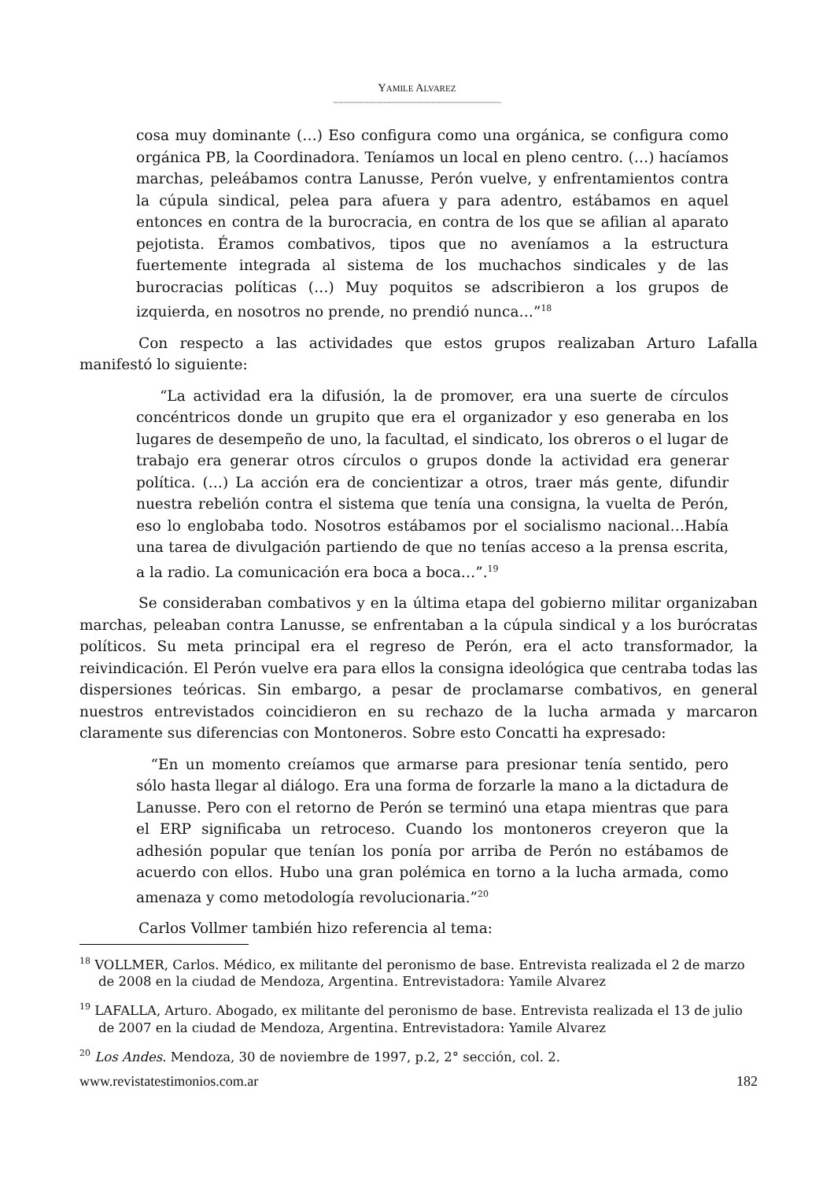YAMILE ALVAREZ
--------------------------------------------------------------------------------
cosa muy dominante (…) Eso configura como una orgánica, se configura como orgánica PB, la Coordinadora. Teníamos un local en pleno centro. (…) hacíamos marchas, peleábamos contra Lanusse, Perón vuelve, y enfrentamientos contra la cúpula sindical, pelea para afuera y para adentro, estábamos en aquel entonces en contra de la burocracia, en contra de los que se afilian al aparato pejotista. Éramos combativos, tipos que no aveníamos a la estructura fuertemente integrada al sistema de los muchachos sindicales y de las burocracias políticas (…) Muy poquitos se adscribieron a los grupos de izquierda, en nosotros no prende, no prendió nunca…”<sup>18</sup>
Con respecto a las actividades que estos grupos realizaban Arturo Lafalla manifestó lo siguiente:
“La actividad era la difusión, la de promover, era una suerte de círculos concéntricos donde un grupito que era el organizador y eso generaba en los lugares de desempeño de uno, la facultad, el sindicato, los obreros o el lugar de trabajo era generar otros círculos o grupos donde la actividad era generar política. (…) La acción era de concientizar a otros, traer más gente, difundir nuestra rebelión contra el sistema que tenía una consigna, la vuelta de Perón, eso lo englobaba todo. Nosotros estábamos por el socialismo nacional…Había una tarea de divulgación partiendo de que no tenías acceso a la prensa escrita, a la radio. La comunicación era boca a boca…”.<sup>19</sup>
Se consideraban combativos y en la última etapa del gobierno militar organizaban marchas, peleaban contra Lanusse, se enfrentaban a la cúpula sindical y a los burócratas políticos. Su meta principal era el regreso de Perón, era el acto transformador, la reivindicación. El Perón vuelve era para ellos la consigna ideológica que centraba todas las dispersiones teóricas. Sin embargo, a pesar de proclamarse combativos, en general nuestros entrevistados coincidieron en su rechazo de la lucha armada y marcaron claramente sus diferencias con Montoneros. Sobre esto Concatti ha expresado:
“En un momento creíamos que armarse para presionar tenía sentido, pero sólo hasta llegar al diálogo. Era una forma de forzarle la mano a la dictadura de Lanusse. Pero con el retorno de Perón se terminó una etapa mientras que para el ERP significaba un retroceso. Cuando los montoneros creyeron que la adhesión popular que tenían los ponía por arriba de Perón no estábamos de acuerdo con ellos. Hubo una gran polémica en torno a la lucha armada, como amenaza y como metodología revolucionaria.”<sup>20</sup>
Carlos Vollmer también hizo referencia al tema:
<sup>18</sup> VOLLMER, Carlos. Médico, ex militante del peronismo de base. Entrevista realizada el 2 de marzo de 2008 en la ciudad de Mendoza, Argentina. Entrevistadora: Yamile Alvarez
<sup>19</sup> LAFALLA, Arturo. Abogado, ex militante del peronismo de base. Entrevista realizada el 13 de julio de 2007 en la ciudad de Mendoza, Argentina. Entrevistadora: Yamile Alvarez
<sup>20</sup> Los Andes. Mendoza, 30 de noviembre de 1997, p.2, 2° sección, col. 2.
www.revistatestimonios.com.ar 182